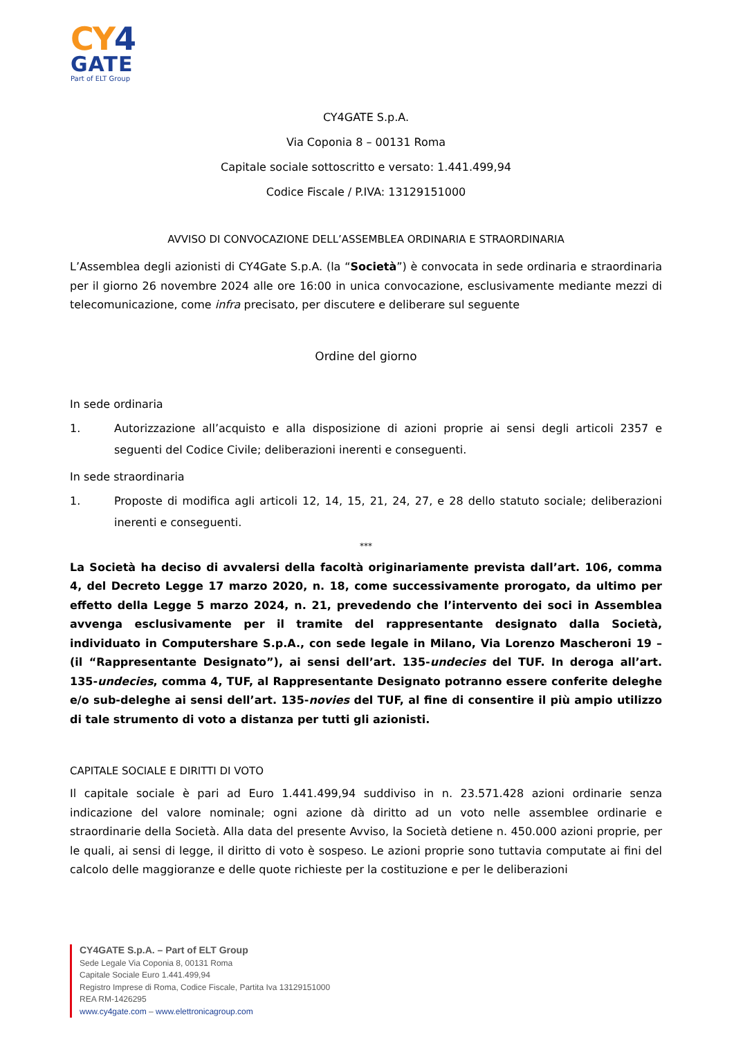CY4
GATE
Part of ELT Group
CY4GATE S.p.A.
Via Coponia 8 – 00131 Roma
Capitale sociale sottoscritto e versato: 1.441.499,94
Codice Fiscale / P.IVA: 13129151000
AVVISO DI CONVOCAZIONE DELL’ASSEMBLEA ORDINARIA E STRAORDINARIA
L’Assemblea degli azionisti di CY4Gate S.p.A. (la “Società”) è convocata in sede ordinaria e straordinaria per il giorno 26 novembre 2024 alle ore 16:00 in unica convocazione, esclusivamente mediante mezzi di telecomunicazione, come infra precisato, per discutere e deliberare sul seguente
Ordine del giorno
In sede ordinaria
1. Autorizzazione all’acquisto e alla disposizione di azioni proprie ai sensi degli articoli 2357 e seguenti del Codice Civile; deliberazioni inerenti e conseguenti.
In sede straordinaria
1. Proposte di modifica agli articoli 12, 14, 15, 21, 24, 27, e 28 dello statuto sociale; deliberazioni inerenti e conseguenti.
***
La Società ha deciso di avvalersi della facoltà originariamente prevista dall’art. 106, comma 4, del Decreto Legge 17 marzo 2020, n. 18, come successivamente prorogato, da ultimo per effetto della Legge 5 marzo 2024, n. 21, prevedendo che l’intervento dei soci in Assemblea avvenga esclusivamente per il tramite del rappresentante designato dalla Società, individuato in Computershare S.p.A., con sede legale in Milano, Via Lorenzo Mascheroni 19 – (il “Rappresentante Designato”), ai sensi dell’art. 135-undecies del TUF. In deroga all’art. 135-undecies, comma 4, TUF, al Rappresentante Designato potranno essere conferite deleghe e/o sub-deleghe ai sensi dell’art. 135-novies del TUF, al fine di consentire il più ampio utilizzo di tale strumento di voto a distanza per tutti gli azionisti.
CAPITALE SOCIALE E DIRITTI DI VOTO
Il capitale sociale è pari ad Euro 1.441.499,94 suddiviso in n. 23.571.428 azioni ordinarie senza indicazione del valore nominale; ogni azione dà diritto ad un voto nelle assemblee ordinarie e straordinarie della Società. Alla data del presente Avviso, la Società detiene n. 450.000 azioni proprie, per le quali, ai sensi di legge, il diritto di voto è sospeso. Le azioni proprie sono tuttavia computate ai fini del calcolo delle maggioranze e delle quote richieste per la costituzione e per le deliberazioni
CY4GATE S.p.A. – Part of ELT Group
Sede Legale Via Coponia 8, 00131 Roma
Capitale Sociale Euro 1.441.499,94
Registro Imprese di Roma, Codice Fiscale, Partita Iva 13129151000
REA RM-1426295
www.cy4gate.com – www.elettronicagroup.com